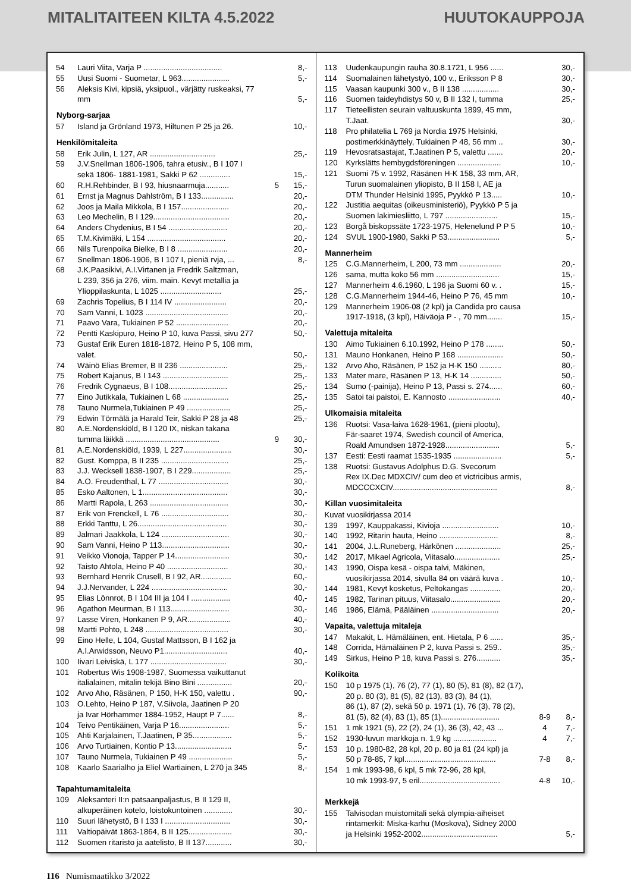MITALITAITEEN KILTA 4.5.2022 HUUTOKAUPPOJA
| 54 | Lauri Viita, Varja P .................................... | | 8,- |
| 55 | Uusi Suomi - Suometar, L 963...................... | | 5,- |
| 56 | Aleksis Kivi, kipsiä, yksipuol., värjätty ruskeaksi, 77 mm | | 5,- |
| Nyborg-sarjaa | | | |
| 57 | Island ja Grönland 1973, Hiltunen P 25 ja 26. | | 10,- |
| Henkilömitaleita | | | |
| 58 | Erik Julin, L 127, AR .............................. | | 25,- |
| 59 | J.V.Snellman 1806-1906, tahra etusiv., B I 107 I sekä 1806- 1881-1981, Sakki P 62 .............. | | 15,- |
| 60 | R.H.Rehbinder, B I 93, hiusnaarmuja........... | 5 | 15,- |
| 61 | Ernst ja Magnus Dahlström, B I 133............... | | 20,- |
| 62 | Joos ja Maila Mikkola, B I 157...................... | | 20,- |
| 63 | Leo Mechelin, B I 129................................... | | 20,- |
| 64 | Anders Chydenius, B I 54 ........................... | | 20,- |
| 65 | T.M.Kivimäki, L 154 .................................... | | 20,- |
| 66 | Nils Turenpoika Bielke, B I 8 ....................... | | 20,- |
| 67 | Snellman 1806-1906, B I 107 I, pieniä rvja, ... | | 8,- |
| 68 | J.K.Paasikivi, A.I.Virtanen ja Fredrik Saltzman, L 239, 356 ja 276, viim. main. Kevyt metallia ja Ylioppilaskunta, L 1025 ............................ | | 25,- |
| 69 | Zachris Topelius, B I 114 IV ........................ | | 20,- |
| 70 | Sam Vanni, L 1023 ...................................... | | 20,- |
| 71 | Paavo Vara, Tukiainen P 52 ........................ | | 20,- |
| 72 | Pentti Kaskipuro, Heino P 10, kuva Passi, sivu 277 | | 50,- |
| 73 | Gustaf Erik Euren 1818-1872, Heino P 5, 108 mm, valet. | | 50,- |
| 74 | Wäinö Elias Bremer, B II 236 ...................... | | 25,- |
| 75 | Robert Kajanus, B I 143 .............................. | | 25,- |
| 76 | Fredrik Cygnaeus, B I 108........................... | | 25,- |
| 77 | Eino Jutikkala, Tukiainen L 68 ..................... | | 25,- |
| 78 | Tauno Nurmela,Tukiainen P 49 .................... | | 25,- |
| 79 | Edwin Törmälä ja Harald Teir, Sakki P 28 ja 48 | | 25,- |
| 80 | A.E.Nordenskiöld, B I 120 IX, niskan takana tumma läikkä ........................................... | 9 | 30,- |
| 81 | A.E.Nordenskiöld, 1939, L 227...................... | | 30,- |
| 82 | Gust. Komppa, B II 235 ............................... | | 25,- |
| 83 | J.J. Wecksell 1838-1907, B I 229.................. | | 25,- |
| 84 | A.O. Freudenthal, L 77 ................................ | | 30,- |
| 85 | Esko Aaltonen, L 1....................................... | | 30,- |
| 86 | Martti Rapola, L 263 .................................... | | 30,- |
| 87 | Erik von Frenckell, L 76 ............................... | | 30,- |
| 88 | Erkki Tanttu, L 26......................................... | | 30,- |
| 89 | Jalmari Jaakkola, L 124 ............................... | | 30,- |
| 90 | Sam Vanni, Heino P 113............................... | | 30,- |
| 91 | Veikko Vionoja, Tapper P 14......................... | | 30,- |
| 92 | Taisto Ahtola, Heino P 40 ............................ | | 30,- |
| 93 | Bernhard Henrik Crusell, B I 92, AR.............. | | 60,- |
| 94 | J.J.Nervander, L 224 ................................... | | 30,- |
| 95 | Elias Lönnrot, B I 104 III ja 104 I .................. | | 40,- |
| 96 | Agathon Meurman, B I 113........................... | | 30,- |
| 97 | Lasse Viren, Honkanen P 9, AR.................... | | 40,- |
| 98 | Martti Pohto, L 248 ...................................... | | 30,- |
| 99 | Eino Helle, L 104, Gustaf Mattsson, B I 162 ja A.I.Arwidsson, Neuvo P1............................. | | 40,- |
| 100 | Iivari Leiviskä, L 177 ................................... | | 30,- |
| 101 | Robertus Wis 1908-1987, Suomessa vaikuttanut italialainen, mitalin tekijä Bino Bini ................ | | 20,- |
| 102 | Arvo Aho, Räsänen, P 150, H-K 150, valettu . | | 90,- |
| 103 | O.Lehto, Heino P 187, V.Siivola, Jaatinen P 20 ja Ivar Hörhammer 1884-1952, Haupt P 7...... | | 8,- |
| 104 | Teivo Pentikäinen, Varja P 16....................... | | 5,- |
| 105 | Ahti Karjalainen, T.Jaatinen, P 35.................. | | 5,- |
| 106 | Arvo Turtiainen, Kontio P 13.......................... | | 5,- |
| 107 | Tauno Nurmela, Tukiainen P 49 .................... | | 5,- |
| 108 | Kaarlo Saarialho ja Eliel Wartiainen, L 270 ja 345 | | 8,- |
| Tapahtumamitaleita | | | |
| 109 | Aleksanteri II:n patsaanpaljastus, B II 129 II, alkuperäinen kotelo, loistokuntoinen ............. | | 30,- |
| 110 | Suuri lähetystö, B I 133 I .............................. | | 30,- |
| 111 | Valtiopäivät 1863-1864, B II 125.................... | | 30,- |
| 112 | Suomen ritaristo ja aatelisto, B II 137............ | | 30,- |
| 113 | Uudenkaupungin rauha 30.8.1721, L 956 ...... | | 30,- |
| 114 | Suomalainen lähetystyö, 100 v., Eriksson P 8 | | 30,- |
| 115 | Vaasan kaupunki 300 v., B II 138 ................. | | 30,- |
| 116 | Suomen taideyhdistys 50 v, B II 132 I, tumma | | 25,- |
| 117 | Tieteellisten seurain valtuuskunta 1899, 45 mm, T.Jaat. | | 30,- |
| 118 | Pro philatelia L 769 ja Nordia 1975 Helsinki, postimerkkinäyttely, Tukiainen P 48, 56 mm .. | | 30,- |
| 119 | Hevosratsastajat, T.Jaatinen P 5, valettu ....... | | 20,- |
| 120 | Kyrkslätts hembygdsföreningen .................... | | 10,- |
| 121 | Suomi 75 v. 1992, Räsänen H-K 158, 33 mm, AR, Turun suomalainen yliopisto, B II 158 I, AE ja DTM Thunder Helsinki 1995, Pyykkö P 13..... | | 10,- |
| 122 | Justitia aequitas (oikeusministeriö), Pyykkö P 5 ja Suomen lakimiesliitto, L 797 ........................ | | 15,- |
| 123 | Borgå biskopssäte 1723-1975, Helenelund P P 5 | | 10,- |
| 124 | SVUL 1900-1980, Sakki P 53........................ | | 5,- |
| Mannerheim | | | |
| 125 | C.G.Mannerheim, L 200, 73 mm ................... | | 20,- |
| 126 | sama, mutta koko 56 mm ............................. | | 15,- |
| 127 | Mannerheim 4.6.1960, L 196 ja Suomi 60 v. . | | 15,- |
| 128 | C.G.Mannerheim 1944-46, Heino P 76, 45 mm | | 10,- |
| 129 | Mannerheim 1906-08 (2 kpl) ja Candida pro causa 1917-1918, (3 kpl), Häiväoja P - , 70 mm....... | | 15,- |
| Valettuja mitaleita | | | |
| 130 | Aimo Tukiainen 6.10.1992, Heino P 178 ........ | | 50,- |
| 131 | Mauno Honkanen, Heino P 168 ..................... | | 50,- |
| 132 | Arvo Aho, Räsänen, P 152 ja H-K 150 .......... | | 80,- |
| 133 | Mater mare, Räsänen P 13, H-K 14 .............. | | 50,- |
| 134 | Sumo (-painija), Heino P 13, Passi s. 274...... | | 60,- |
| 135 | Satoi tai paistoi, E. Kannosto ........................ | | 40,- |
| Ulkomaisia mitaleita | | | |
| 136 | Ruotsi: Vasa-laiva 1628-1961, (pieni plootu), Fär-saaret 1974, Swedish council of America, Roald Amundsen 1872-1928......................... | | 5,- |
| 137 | Eesti: Eesti raamat 1535-1935 ...................... | | 5,- |
| 138 | Ruotsi: Gustavus Adolphus D.G. Svecorum Rex IX.Dec MDXCIV/ cum deo et victricibus armis, MDCCCXCIV................................................ | | 8,- |
| Killan vuosimitaleita | | | |
| Kuvat vuosikirjassa 2014 | | | |
| 139 | 1997, Kauppakassi, Kivioja .......................... | | 10,- |
| 140 | 1992, Ritarin hauta, Heino ........................... | | 8,- |
| 141 | 2004, J.L.Runeberg, Härkönen ..................... | | 25,- |
| 142 | 2017, Mikael Agricola, Viitasalo..................... | | 25,- |
| 143 | 1990, Oispa kesä - oispa talvi, Mäkinen, vuosikirjassa 2014, sivulla 84 on väärä kuva . | | 10,- |
| 144 | 1981, Kevyt kosketus, Peltokangas .............. | | 20,- |
| 145 | 1982, Tarinan pituus, Viitasalo....................... | | 20,- |
| 146 | 1986, Elämä, Pääläinen ............................... | | 20,- |
| Vapaita, valettuja mitaleja | | | |
| 147 | Makakit, L. Hämäläinen, ent. Hietala, P 6 ...... | | 35,- |
| 148 | Corrida, Hämäläinen P 2, kuva Passi s. 259.. | | 35,- |
| 149 | Sirkus, Heino P 18, kuva Passi s. 276........... | | 35,- |
| Kolikoita | | | |
| 150 | 10 p 1975 (1), 76 (2), 77 (1), 80 (5), 81 (8), 82 (17), 20 p. 80 (3), 81 (5), 82 (13), 83 (3), 84 (1), 86 (1), 87 (2), sekä 50 p. 1971 (1), 76 (3), 78 (2), 81 (5), 82 (4), 83 (1), 85 (1)........................... | 8-9 | 8,- |
| 151 | 1 mk 1921 (5), 22 (2), 24 (1), 36 (3), 42, 43 ... | 4 | 7,- |
| 152 | 1930-luvun markkoja n. 1,9 kg .................... | 4 | 7,- |
| 153 | 10 p. 1980-82, 28 kpl, 20 p. 80 ja 81 (24 kpl) ja 50 p 78-85, 7 kpl.......................................... | 7-8 | 8,- |
| 154 | 1 mk 1993-98, 6 kpl, 5 mk 72-96, 28 kpl, 10 mk 1993-97, 5 eril..................................... | 4-8 | 10,- |
| Merkkejä | | | |
| 155 | Talvisodan muistomitali sekä olympia-aiheiset rintamerkit: Miska-karhu (Moskova), Sidney 2000 ja Helsinki 1952-2002................................... | | 5,- |
116 Numismaatikko 3/2022